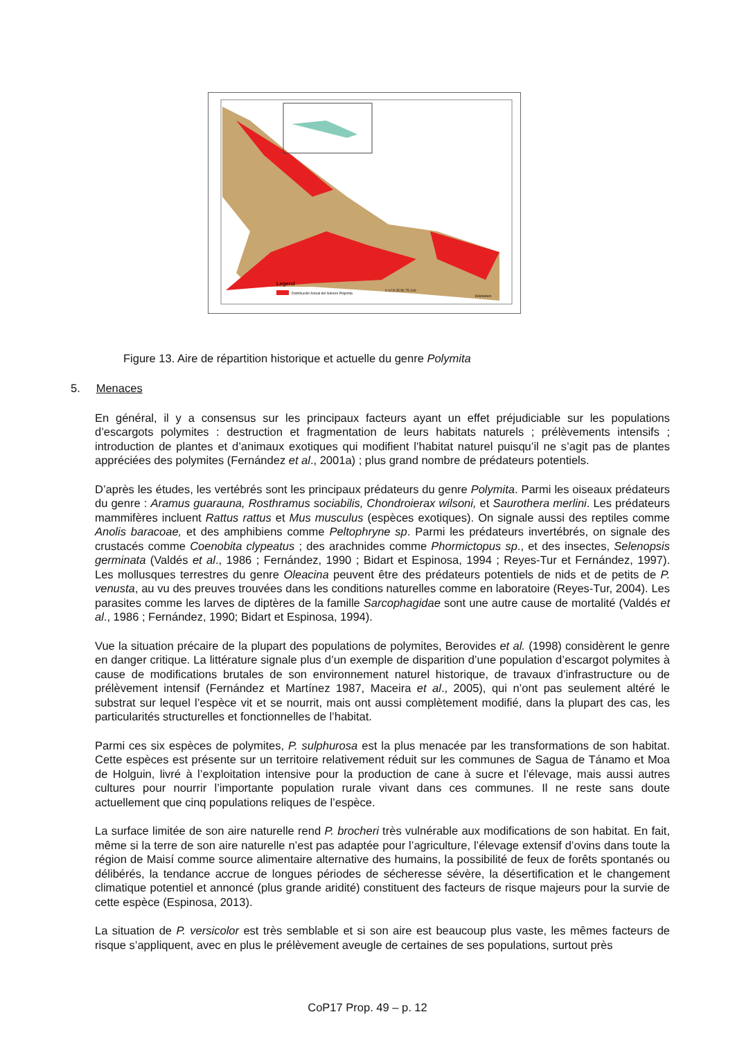Legend
Distribución Actual del Género Polymita
0 12.5 25 50 75 100
Kilometers
Figure 13. Aire de répartition historique et actuelle du genre Polymita
5. Menaces
En général, il y a consensus sur les principaux facteurs ayant un effet préjudiciable sur les populations d’escargots polymites : destruction et fragmentation de leurs habitats naturels ; prélèvements intensifs ; introduction de plantes et d’animaux exotiques qui modifient l’habitat naturel puisqu’il ne s’agit pas de plantes appréciées des polymites (Fernández et al., 2001a) ; plus grand nombre de prédateurs potentiels.
D’après les études, les vertébrés sont les principaux prédateurs du genre Polymita. Parmi les oiseaux prédateurs du genre : Aramus guarauna, Rosthramus sociabilis, Chondroierax wilsoni, et Saurothera merlini. Les prédateurs mammifères incluent Rattus rattus et Mus musculus (espèces exotiques). On signale aussi des reptiles comme Anolis baracoae, et des amphibiens comme Peltophryne sp. Parmi les prédateurs invertébrés, on signale des crustacés comme Coenobita clypeatus ; des arachnides comme Phormictopus sp., et des insectes, Selenopsis germinata (Valdés et al., 1986 ; Fernández, 1990 ; Bidart et Espinosa, 1994 ; Reyes-Tur et Fernández, 1997). Les mollusques terrestres du genre Oleacina peuvent être des prédateurs potentiels de nids et de petits de P. venusta, au vu des preuves trouvées dans les conditions naturelles comme en laboratoire (Reyes-Tur, 2004). Les parasites comme les larves de diptères de la famille Sarcophagidae sont une autre cause de mortalité (Valdés et al., 1986 ; Fernández, 1990; Bidart et Espinosa, 1994).
Vue la situation précaire de la plupart des populations de polymites, Berovides et al. (1998) considèrent le genre en danger critique. La littérature signale plus d’un exemple de disparition d’une population d’escargot polymites à cause de modifications brutales de son environnement naturel historique, de travaux d’infrastructure ou de prélèvement intensif (Fernández et Martínez 1987, Maceira et al., 2005), qui n’ont pas seulement altéré le substrat sur lequel l’espèce vit et se nourrit, mais ont aussi complètement modifié, dans la plupart des cas, les particularités structurelles et fonctionnelles de l’habitat.
Parmi ces six espèces de polymites, P. sulphurosa est la plus menacée par les transformations de son habitat. Cette espèces est présente sur un territoire relativement réduit sur les communes de Sagua de Tánamo et Moa de Holguin, livré à l’exploitation intensive pour la production de cane à sucre et l’élevage, mais aussi autres cultures pour nourrir l’importante population rurale vivant dans ces communes. Il ne reste sans doute actuellement que cinq populations reliques de l’espèce.
La surface limitée de son aire naturelle rend P. brocheri très vulnérable aux modifications de son habitat. En fait, même si la terre de son aire naturelle n’est pas adaptée pour l’agriculture, l’élevage extensif d’ovins dans toute la région de Maisí comme source alimentaire alternative des humains, la possibilité de feux de forêts spontanés ou délibérés, la tendance accrue de longues périodes de sécheresse sévère, la désertification et le changement climatique potentiel et annoncé (plus grande aridité) constituent des facteurs de risque majeurs pour la survie de cette espèce (Espinosa, 2013).
La situation de P. versicolor est très semblable et si son aire est beaucoup plus vaste, les mêmes facteurs de risque s’appliquent, avec en plus le prélèvement aveugle de certaines de ses populations, surtout près
CoP17 Prop. 49 – p. 12